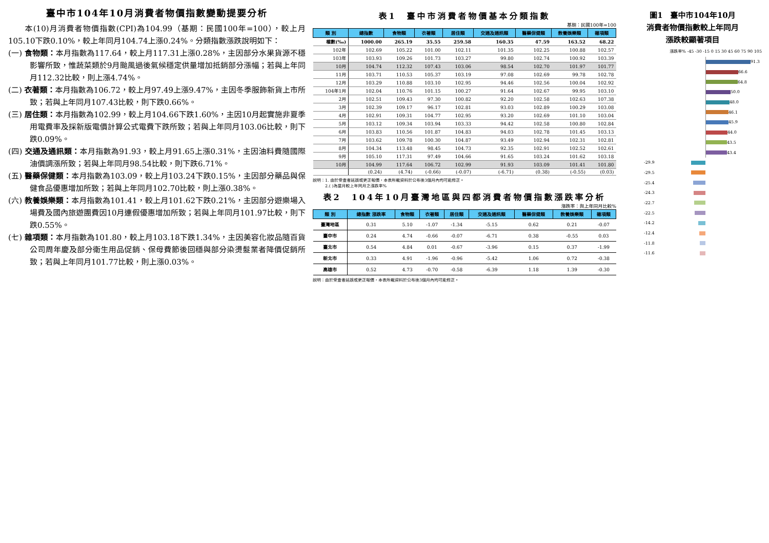臺中市104年10月消費者物價指數變動提要分析
　　本(10)月消費者物價指數(CPI)為104.99（基期：民國100年=100），較上月105.10下跌0.10%，較上年同月104.74上漲0.24%。分類指數漲跌說明如下：
(一) 食物類：本月指數為117.64，較上月117.31上漲0.28%，主因部分水果貨源不穩影響所致，惟蔬菜類於9月颱風過後氣候穩定供量增加抵銷部分漲幅；若與上年同月112.32比較，則上漲4.74%。
(二) 衣著類：本月指數為106.72，較上月97.49上漲9.47%，主因冬季服飾新貨上市所致；若與上年同月107.43比較，則下跌0.66%。
(三) 居住類：本月指數為102.99，較上月104.66下跌1.60%，主因10月起實施非夏季用電費率及採新版電價計算公式電費下跌所致；若與上年同月103.06比較，則下跌0.09%。
(四) 交通及通訊類：本月指數為91.93，較上月91.65上漲0.31%，主因油料費隨國際油價調漲所致；若與上年同月98.54比較，則下跌6.71%。
(五) 醫藥保健類：本月指數為103.09，較上月103.24下跌0.15%，主因部分藥品與保健食品優惠增加所致；若與上年同月102.70比較，則上漲0.38%。
(六) 教養娛樂類：本月指數為101.41，較上月101.62下跌0.21%，主因部分遊樂場入場費及國內旅遊團費因10月連假優惠增加所致；若與上年同月101.97比較，則下跌0.55%。
(七) 雜項類：本月指數為101.80，較上月103.18下跌1.34%，主因美容化妝品隨百貨公司周年慶及部分衛生用品促銷、保母費節後回穩與部分染燙髮業者降價促銷所致；若與上年同月101.77比較，則上漲0.03%。
表1　臺中市消費者物價基本分類指數
基期：民國100年=100
| 類 別 | 總指數 | 食物類 | 衣著類 | 居住類 | 交通及通訊類 | 醫藥保健類 | 教養娛樂類 | 雜項類 |
| --- | --- | --- | --- | --- | --- | --- | --- | --- |
| 權數(‰) | 1000.00 | 265.19 | 35.55 | 259.58 | 160.35 | 47.59 | 163.52 | 68.22 |
| 102年 | 102.69 | 105.22 | 101.00 | 102.11 | 101.35 | 102.25 | 100.88 | 102.57 |
| 103年 | 103.93 | 109.26 | 101.73 | 103.27 | 99.80 | 102.74 | 100.92 | 103.39 |
| 10月 | 104.74 | 112.32 | 107.43 | 103.06 | 98.54 | 102.70 | 101.97 | 101.77 |
| 11月 | 103.71 | 110.53 | 105.37 | 103.19 | 97.08 | 102.69 | 99.78 | 102.78 |
| 12月 | 103.29 | 110.88 | 103.10 | 102.95 | 94.46 | 102.56 | 100.04 | 102.92 |
| 104年1月 | 102.04 | 110.76 | 101.15 | 100.27 | 91.64 | 102.67 | 99.95 | 103.10 |
| 2月 | 102.51 | 109.43 | 97.30 | 100.82 | 92.20 | 102.58 | 102.63 | 107.38 |
| 3月 | 102.39 | 109.17 | 96.17 | 102.81 | 93.03 | 102.89 | 100.29 | 103.08 |
| 4月 | 102.91 | 109.31 | 104.77 | 102.95 | 93.20 | 102.69 | 101.10 | 103.04 |
| 5月 | 103.12 | 109.34 | 103.94 | 103.33 | 94.42 | 102.58 | 100.80 | 102.84 |
| 6月 | 103.83 | 110.56 | 101.87 | 104.83 | 94.03 | 102.78 | 101.45 | 103.13 |
| 7月 | 103.62 | 109.78 | 100.30 | 104.87 | 93.49 | 102.94 | 102.31 | 102.81 |
| 8月 | 104.34 | 113.48 | 98.45 | 104.73 | 92.35 | 102.91 | 102.52 | 102.61 |
| 9月 | 105.10 | 117.31 | 97.49 | 104.66 | 91.65 | 103.24 | 101.62 | 103.18 |
| 10月 | 104.99 | 117.64 | 106.72 | 102.99 | 91.93 | 103.09 | 101.41 | 101.80 |
| | (0.24) | (4.74) | (-0.66) | (-0.07) | (-6.71) | (0.38) | (-0.55) | (0.03) |
說明：1. 由於受查者延誤或更正報價，本表所載資料於公布後3個月內均可能修正。
　　　2.( )為當月較上年同月之漲跌率%
表2　104年10月臺灣地區與四都消費者物價指數漲跌率分析
漲跌率：與上年同月比較%
| 類 別 | 總指數 漲跌率 | 食物類 | 衣著類 | 居住類 | 交通及通訊類 | 醫藥保健類 | 教養娛樂類 | 雜項類 |
| --- | --- | --- | --- | --- | --- | --- | --- | --- |
| 臺灣地區 | 0.31 | 5.10 | -1.07 | -1.34 | -5.15 | 0.62 | 0.21 | -0.07 |
| 臺中市 | 0.24 | 4.74 | -0.66 | -0.07 | -6.71 | 0.38 | -0.55 | 0.03 |
| 臺北市 | 0.54 | 4.84 | 0.01 | -0.67 | -3.96 | 0.15 | 0.37 | -1.99 |
| 新北市 | 0.33 | 4.91 | -1.96 | -0.96 | -5.42 | 1.06 | 0.72 | -0.38 |
| 高雄市 | 0.52 | 4.73 | -0.70 | -0.58 | -6.39 | 1.18 | 1.39 | -0.30 |
說明：由於受查者延誤或更正報價，本表所載資料於公布後3個月內均可能修正。
圖1　臺中市104年10月
消費者物價指數較上年同月
漲跌較顯著項目
漲跌率% -45 -30 -15 0 15 30 45 60 75 90 105
91.3
66.6
64.8
50.0
48.0
46.1
45.9
44.0
43.5
43.4
-29.9
-29.5
-25.4
-24.3
-22.7
-22.5
-14.2
-12.4
-11.8
-11.6